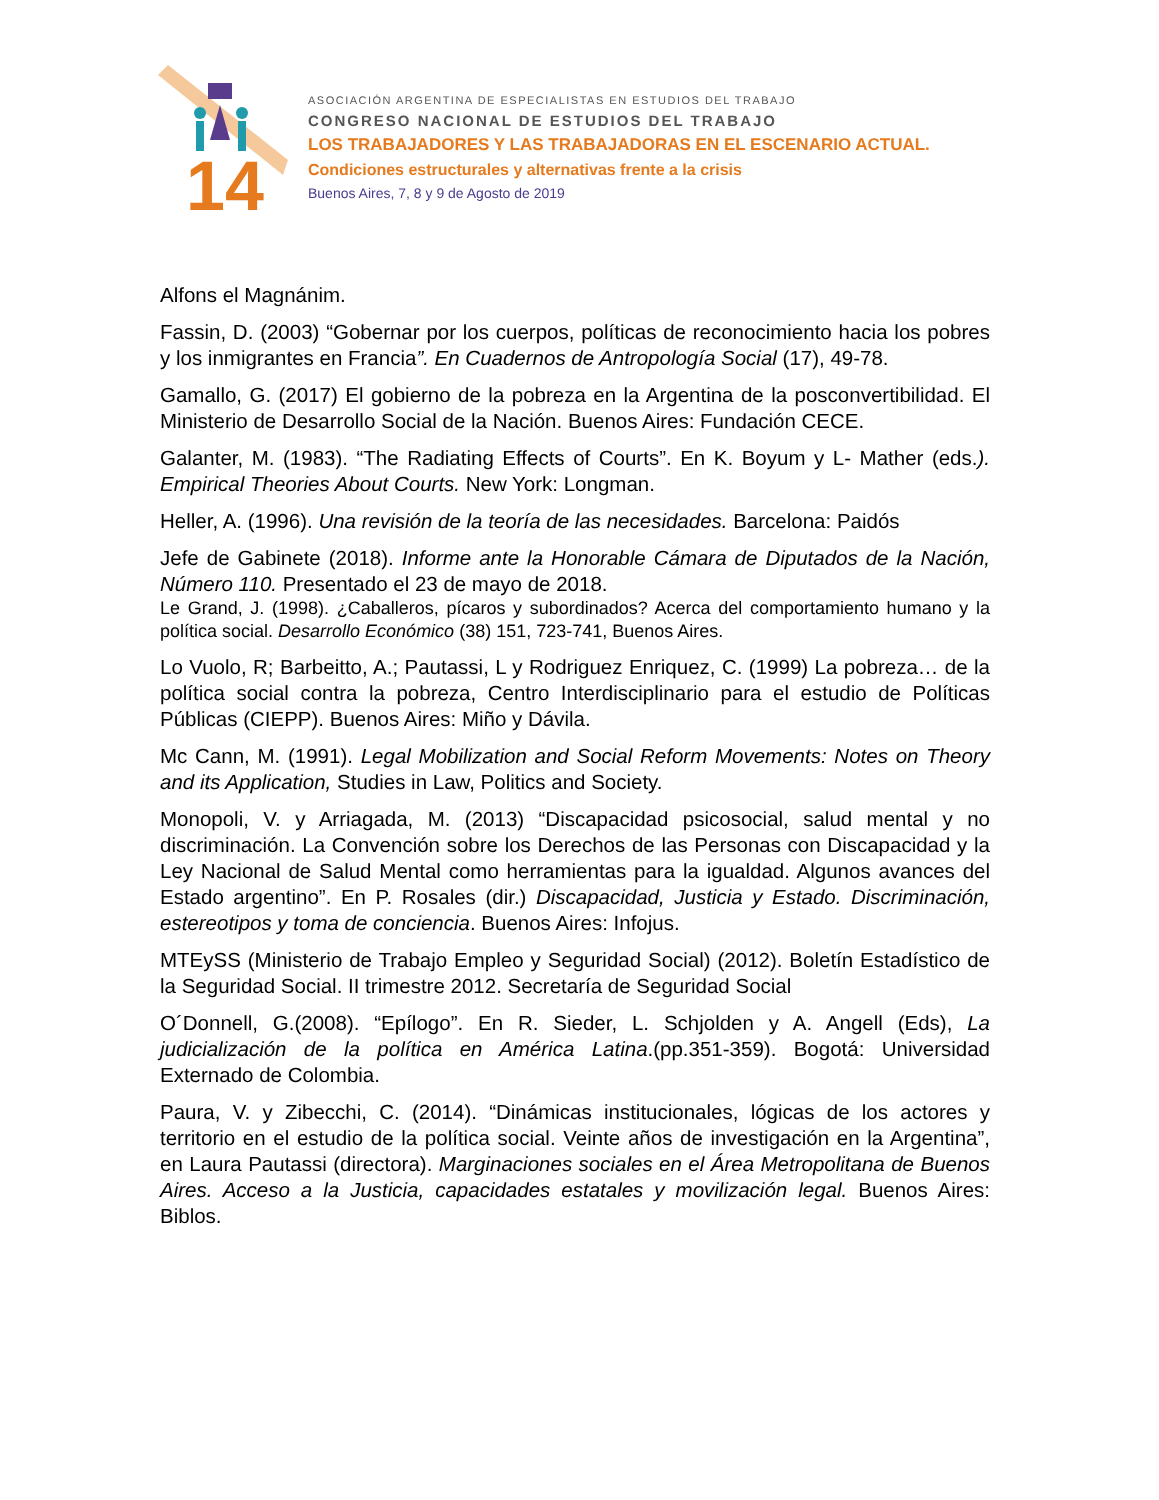14
ASOCIACIÓN ARGENTINA DE ESPECIALISTAS EN ESTUDIOS DEL TRABAJO
CONGRESO NACIONAL DE ESTUDIOS DEL TRABAJO
LOS TRABAJADORES Y LAS TRABAJADORAS EN EL ESCENARIO ACTUAL.
Condiciones estructurales y alternativas frente a la crisis
Buenos Aires, 7, 8 y 9 de Agosto de 2019
Alfons el Magnánim.
Fassin, D. (2003) “Gobernar por los cuerpos, políticas de reconocimiento hacia los pobres y los inmigrantes en Francia”. En Cuadernos de Antropología Social (17), 49-78.
Gamallo, G. (2017) El gobierno de la pobreza en la Argentina de la posconvertibilidad. El Ministerio de Desarrollo Social de la Nación. Buenos Aires: Fundación CECE.
Galanter, M. (1983). “The Radiating Effects of Courts”. En K. Boyum y L- Mather (eds.). Empirical Theories About Courts. New York: Longman.
Heller, A. (1996). Una revisión de la teoría de las necesidades. Barcelona: Paidós
Jefe de Gabinete (2018). Informe ante la Honorable Cámara de Diputados de la Nación, Número 110. Presentado el 23 de mayo de 2018.
Le Grand, J. (1998). ¿Caballeros, pícaros y subordinados? Acerca del comportamiento humano y la política social. Desarrollo Económico (38) 151, 723-741, Buenos Aires.
Lo Vuolo, R; Barbeitto, A.; Pautassi, L y Rodriguez Enriquez, C. (1999) La pobreza… de la política social contra la pobreza, Centro Interdisciplinario para el estudio de Políticas Públicas (CIEPP). Buenos Aires: Miño y Dávila.
Mc Cann, M. (1991). Legal Mobilization and Social Reform Movements: Notes on Theory and its Application, Studies in Law, Politics and Society.
Monopoli, V. y Arriagada, M. (2013) “Discapacidad psicosocial, salud mental y no discriminación. La Convención sobre los Derechos de las Personas con Discapacidad y la Ley Nacional de Salud Mental como herramientas para la igualdad. Algunos avances del Estado argentino”. En P. Rosales (dir.) Discapacidad, Justicia y Estado. Discriminación, estereotipos y toma de conciencia. Buenos Aires: Infojus.
MTEySS (Ministerio de Trabajo Empleo y Seguridad Social) (2012). Boletín Estadístico de la Seguridad Social. II trimestre 2012. Secretaría de Seguridad Social
O´Donnell, G.(2008). “Epílogo”. En R. Sieder, L. Schjolden y A. Angell (Eds), La judicialización de la política en América Latina.(pp.351-359). Bogotá: Universidad Externado de Colombia.
Paura, V. y Zibecchi, C. (2014). “Dinámicas institucionales, lógicas de los actores y territorio en el estudio de la política social. Veinte años de investigación en la Argentina”, en Laura Pautassi (directora). Marginaciones sociales en el Área Metropolitana de Buenos Aires. Acceso a la Justicia, capacidades estatales y movilización legal. Buenos Aires: Biblos.